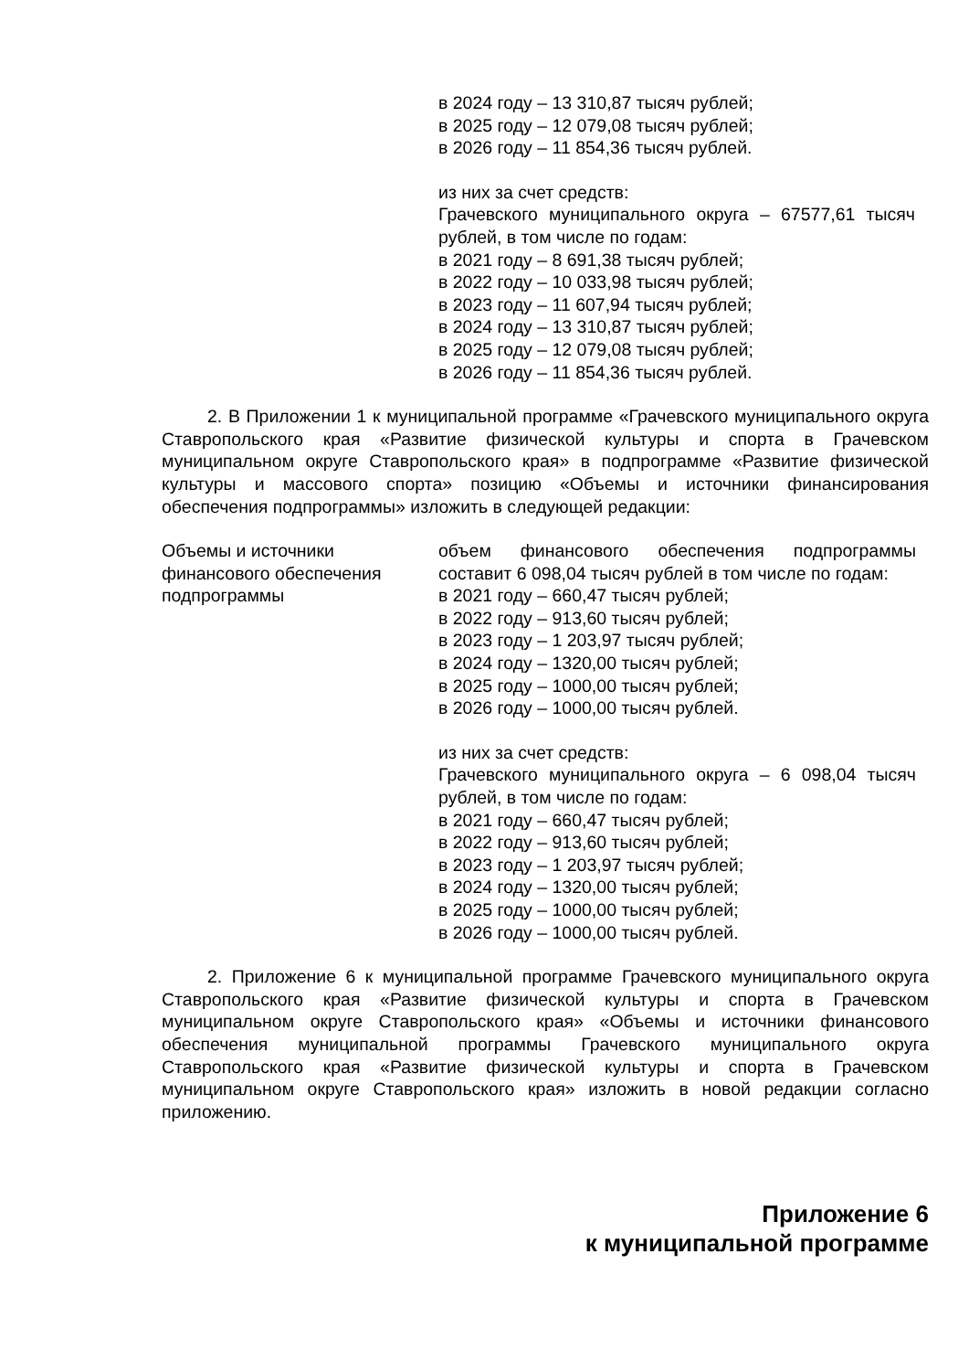в 2024 году – 13 310,87 тысяч рублей;
в 2025 году – 12 079,08 тысяч рублей;
в 2026 году – 11 854,36 тысяч рублей.
из них за счет средств:
Грачевского муниципального округа – 67577,61 тысяч рублей, в том числе по годам:
в 2021 году – 8 691,38 тысяч рублей;
в 2022 году – 10 033,98 тысяч рублей;
в 2023 году – 11 607,94 тысяч рублей;
в 2024 году – 13 310,87 тысяч рублей;
в 2025 году – 12 079,08 тысяч рублей;
в 2026 году – 11 854,36 тысяч рублей.
2. В Приложении 1 к муниципальной программе «Грачевского муниципального округа Ставропольского края «Развитие физической культуры и спорта в Грачевском муниципальном округе Ставропольского края» в подпрограмме «Развитие физической культуры и массового спорта» позицию «Объемы и источники финансирования обеспечения подпрограммы» изложить в следующей редакции:
| Объемы и источники финансового обеспечения подпрограммы | объем финансового обеспечения подпрограммы составит 6 098,04 тысяч рублей в том числе по годам: в 2021 году – 660,47 тысяч рублей; в 2022 году – 913,60 тысяч рублей; в 2023 году – 1 203,97 тысяч рублей; в 2024 году – 1320,00 тысяч рублей; в 2025 году – 1000,00 тысяч рублей; в 2026 году – 1000,00 тысяч рублей. из них за счет средств: Грачевского муниципального округа – 6 098,04 тысяч рублей, в том числе по годам: в 2021 году – 660,47 тысяч рублей; в 2022 году – 913,60 тысяч рублей; в 2023 году – 1 203,97 тысяч рублей; в 2024 году – 1320,00 тысяч рублей; в 2025 году – 1000,00 тысяч рублей; в 2026 году – 1000,00 тысяч рублей. |
2. Приложение 6 к муниципальной программе Грачевского муниципального округа Ставропольского края «Развитие физической культуры и спорта в Грачевском муниципальном округе Ставропольского края» «Объемы и источники финансового обеспечения муниципальной программы Грачевского муниципального округа Ставропольского края «Развитие физической культуры и спорта в Грачевском муниципальном округе Ставропольского края» изложить в новой редакции согласно приложению.
Приложение 6
к муниципальной программе